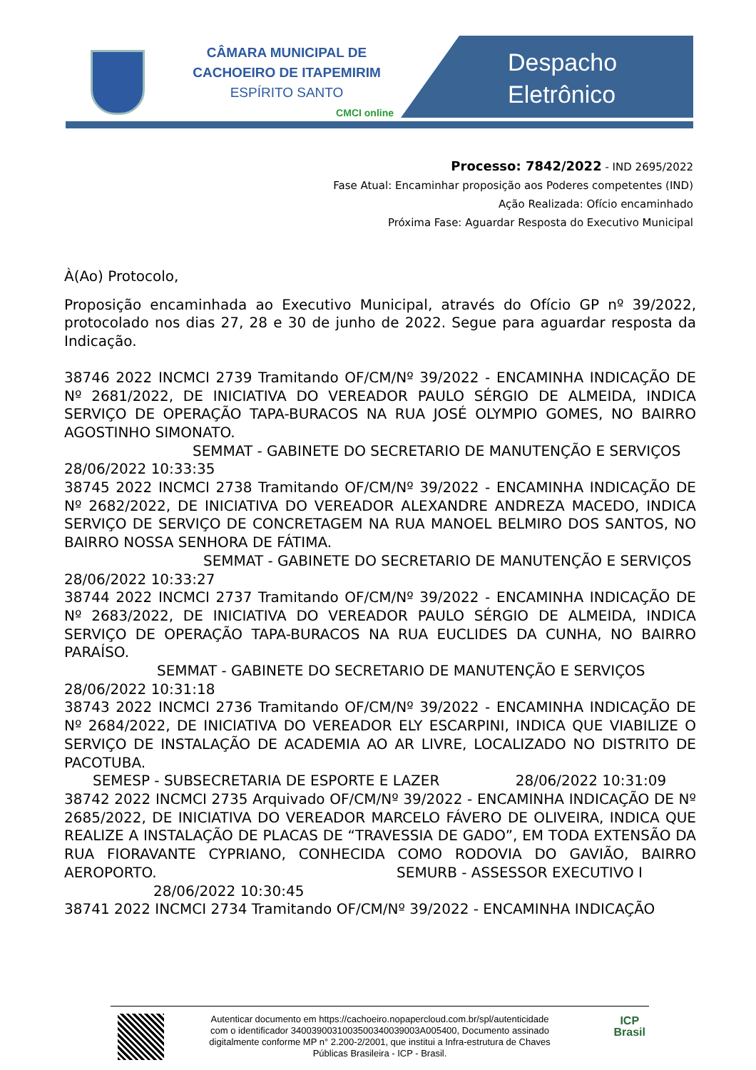CÂMARA MUNICIPAL DE
CACHOEIRO DE ITAPEMIRIM
ESPÍRITO SANTO
CMCI online
Despacho
Eletrônico
Processo: 7842/2022 - IND 2695/2022
Fase Atual: Encaminhar proposição aos Poderes competentes (IND)
Ação Realizada: Ofício encaminhado
Próxima Fase: Aguardar Resposta do Executivo Municipal
À(Ao) Protocolo,
Proposição encaminhada ao Executivo Municipal, através do Ofício GP nº 39/2022, protocolado nos dias 27, 28 e 30 de junho de 2022. Segue para aguardar resposta da Indicação.
38746 2022 INCMCI 2739 Tramitando OF/CM/Nº 39/2022 - ENCAMINHA INDICAÇÃO DE Nº 2681/2022, DE INICIATIVA DO VEREADOR PAULO SÉRGIO DE ALMEIDA, INDICA SERVIÇO DE OPERAÇÃO TAPA-BURACOS NA RUA JOSÉ OLYMPIO GOMES, NO BAIRRO AGOSTINHO SIMONATO.
SEMMAT - GABINETE DO SECRETARIO DE MANUTENÇÃO E SERVIÇOS
28/06/2022 10:33:35
38745 2022 INCMCI 2738 Tramitando OF/CM/Nº 39/2022 - ENCAMINHA INDICAÇÃO DE Nº 2682/2022, DE INICIATIVA DO VEREADOR ALEXANDRE ANDREZA MACEDO, INDICA SERVIÇO DE SERVIÇO DE CONCRETAGEM NA RUA MANOEL BELMIRO DOS SANTOS, NO BAIRRO NOSSA SENHORA DE FÁTIMA.
SEMMAT - GABINETE DO SECRETARIO DE MANUTENÇÃO E SERVIÇOS
28/06/2022 10:33:27
38744 2022 INCMCI 2737 Tramitando OF/CM/Nº 39/2022 - ENCAMINHA INDICAÇÃO DE Nº 2683/2022, DE INICIATIVA DO VEREADOR PAULO SÉRGIO DE ALMEIDA, INDICA SERVIÇO DE OPERAÇÃO TAPA-BURACOS NA RUA EUCLIDES DA CUNHA, NO BAIRRO PARAÍSO.
SEMMAT - GABINETE DO SECRETARIO DE MANUTENÇÃO E SERVIÇOS
28/06/2022 10:31:18
38743 2022 INCMCI 2736 Tramitando OF/CM/Nº 39/2022 - ENCAMINHA INDICAÇÃO DE Nº 2684/2022, DE INICIATIVA DO VEREADOR ELY ESCARPINI, INDICA QUE VIABILIZE O SERVIÇO DE INSTALAÇÃO DE ACADEMIA AO AR LIVRE, LOCALIZADO NO DISTRITO DE PACOTUBA.
SEMESP - SUBSECRETARIA DE ESPORTE E LAZER 28/06/2022 10:31:09
38742 2022 INCMCI 2735 Arquivado OF/CM/Nº 39/2022 - ENCAMINHA INDICAÇÃO DE Nº 2685/2022, DE INICIATIVA DO VEREADOR MARCELO FÁVERO DE OLIVEIRA, INDICA QUE REALIZE A INSTALAÇÃO DE PLACAS DE “TRAVESSIA DE GADO”, EM TODA EXTENSÃO DA RUA FIORAVANTE CYPRIANO, CONHECIDA COMO RODOVIA DO GAVIÃO, BAIRRO AEROPORTO. SEMURB - ASSESSOR EXECUTIVO I
28/06/2022 10:30:45
38741 2022 INCMCI 2734 Tramitando OF/CM/Nº 39/2022 - ENCAMINHA INDICAÇÃO
Autenticar documento em https://cachoeiro.nopapercloud.com.br/spl/autenticidade
com o identificador 3400390031003500340039003A005400, Documento assinado
digitalmente conforme MP n° 2.200-2/2001, que institui a Infra-estrutura de Chaves
Públicas Brasileira - ICP - Brasil.
ICP
Brasil